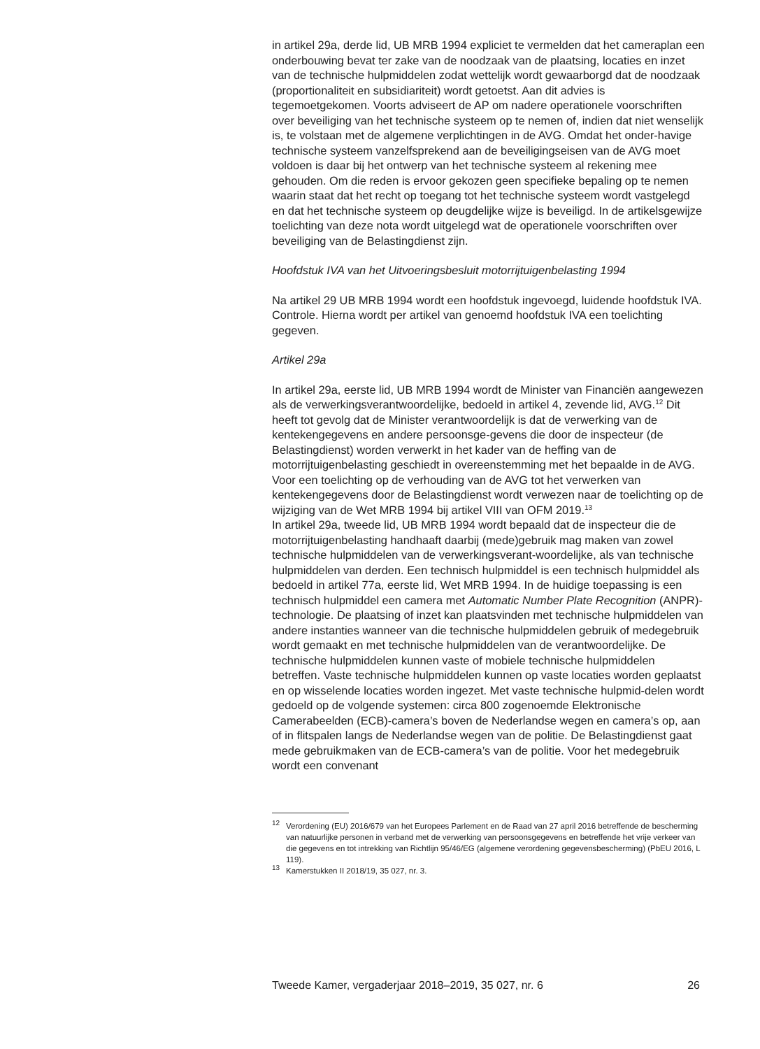in artikel 29a, derde lid, UB MRB 1994 expliciet te vermelden dat het cameraplan een onderbouwing bevat ter zake van de noodzaak van de plaatsing, locaties en inzet van de technische hulpmiddelen zodat wettelijk wordt gewaarborgd dat de noodzaak (proportionaliteit en subsidiariteit) wordt getoetst. Aan dit advies is tegemoetgekomen. Voorts adviseert de AP om nadere operationele voorschriften over beveiliging van het technische systeem op te nemen of, indien dat niet wenselijk is, te volstaan met de algemene verplichtingen in de AVG. Omdat het onder-havige technische systeem vanzelfsprekend aan de beveiligingseisen van de AVG moet voldoen is daar bij het ontwerp van het technische systeem al rekening mee gehouden. Om die reden is ervoor gekozen geen specifieke bepaling op te nemen waarin staat dat het recht op toegang tot het technische systeem wordt vastgelegd en dat het technische systeem op deugdelijke wijze is beveiligd. In de artikelsgewijze toelichting van deze nota wordt uitgelegd wat de operationele voorschriften over beveiliging van de Belastingdienst zijn.
Hoofdstuk IVA van het Uitvoeringsbesluit motorrijtuigenbelasting 1994
Na artikel 29 UB MRB 1994 wordt een hoofdstuk ingevoegd, luidende hoofdstuk IVA. Controle. Hierna wordt per artikel van genoemd hoofdstuk IVA een toelichting gegeven.
Artikel 29a
In artikel 29a, eerste lid, UB MRB 1994 wordt de Minister van Financiën aangewezen als de verwerkingsverantwoordelijke, bedoeld in artikel 4, zevende lid, AVG.<sup>12</sup> Dit heeft tot gevolg dat de Minister verantwoordelijk is dat de verwerking van de kentekengegevens en andere persoonsge-gevens die door de inspecteur (de Belastingdienst) worden verwerkt in het kader van de heffing van de motorrijtuigenbelasting geschiedt in overeenstemming met het bepaalde in de AVG. Voor een toelichting op de verhouding van de AVG tot het verwerken van kentekengegevens door de Belastingdienst wordt verwezen naar de toelichting op de wijziging van de Wet MRB 1994 bij artikel VIII van OFM 2019.<sup>13</sup>
In artikel 29a, tweede lid, UB MRB 1994 wordt bepaald dat de inspecteur die de motorrijtuigenbelasting handhaaft daarbij (mede)gebruik mag maken van zowel technische hulpmiddelen van de verwerkingsverant-woordelijke, als van technische hulpmiddelen van derden. Een technisch hulpmiddel is een technisch hulpmiddel als bedoeld in artikel 77a, eerste lid, Wet MRB 1994. In de huidige toepassing is een technisch hulpmiddel een camera met Automatic Number Plate Recognition (ANPR)-technologie. De plaatsing of inzet kan plaatsvinden met technische hulpmiddelen van andere instanties wanneer van die technische hulpmiddelen gebruik of medegebruik wordt gemaakt en met technische hulpmiddelen van de verantwoordelijke. De technische hulpmiddelen kunnen vaste of mobiele technische hulpmiddelen betreffen. Vaste technische hulpmiddelen kunnen op vaste locaties worden geplaatst en op wisselende locaties worden ingezet. Met vaste technische hulpmid-delen wordt gedoeld op de volgende systemen: circa 800 zogenoemde Elektronische Camerabeelden (ECB)-camera’s boven de Nederlandse wegen en camera’s op, aan of in flitspalen langs de Nederlandse wegen van de politie. De Belastingdienst gaat mede gebruikmaken van de ECB-camera’s van de politie. Voor het medegebruik wordt een convenant
<sup>12</sup> Verordening (EU) 2016/679 van het Europees Parlement en de Raad van 27 april 2016 betreffende de bescherming van natuurlijke personen in verband met de verwerking van persoonsgegevens en betreffende het vrije verkeer van die gegevens en tot intrekking van Richtlijn 95/46/EG (algemene verordening gegevensbescherming) (PbEU 2016, L 119).
<sup>13</sup> Kamerstukken II 2018/19, 35 027, nr. 3.
Tweede Kamer, vergaderjaar 2018–2019, 35 027, nr. 6 26